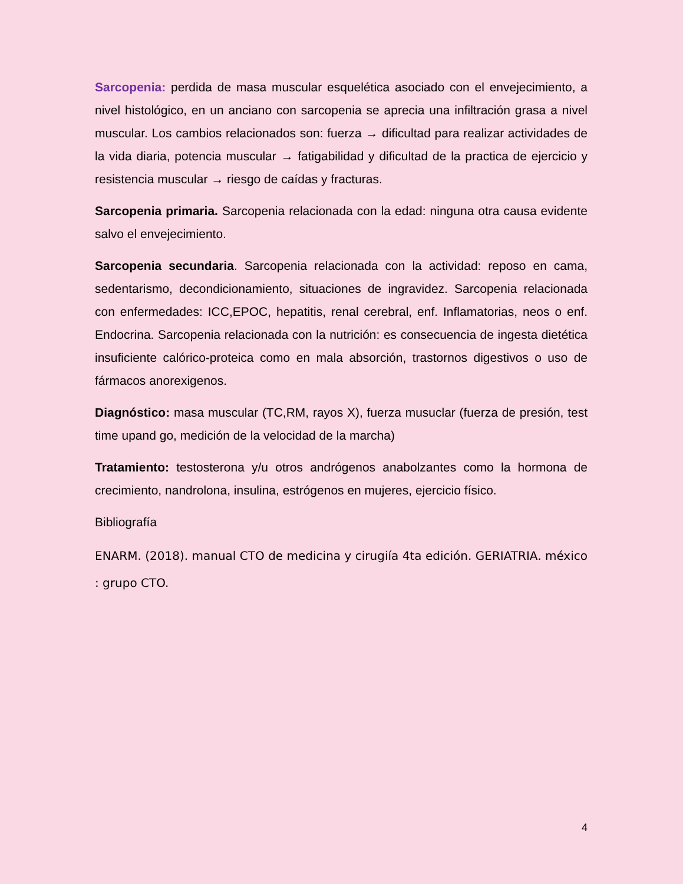Sarcopenia: perdida de masa muscular esquelética asociado con el envejecimiento, a nivel histológico, en un anciano con sarcopenia se aprecia una infiltración grasa a nivel muscular. Los cambios relacionados son: fuerza → dificultad para realizar actividades de la vida diaria, potencia muscular → fatigabilidad y dificultad de la practica de ejercicio y resistencia muscular → riesgo de caídas y fracturas.
Sarcopenia primaria. Sarcopenia relacionada con la edad: ninguna otra causa evidente salvo el envejecimiento.
Sarcopenia secundaria. Sarcopenia relacionada con la actividad: reposo en cama, sedentarismo, decondicionamiento, situaciones de ingravidez. Sarcopenia relacionada con enfermedades: ICC,EPOC, hepatitis, renal cerebral, enf. Inflamatorias, neos o enf. Endocrina. Sarcopenia relacionada con la nutrición: es consecuencia de ingesta dietética insuficiente calórico-proteica como en mala absorción, trastornos digestivos o uso de fármacos anorexigenos.
Diagnóstico: masa muscular (TC,RM, rayos X), fuerza musuclar (fuerza de presión, test time upand go, medición de la velocidad de la marcha)
Tratamiento: testosterona y/u otros andrógenos anabolzantes como la hormona de crecimiento, nandrolona, insulina, estrógenos en mujeres, ejercicio físico.
Bibliografía
ENARM. (2018). manual CTO de medicina y cirugiía 4ta edición. GERIATRIA. méxico : grupo CTO.
4